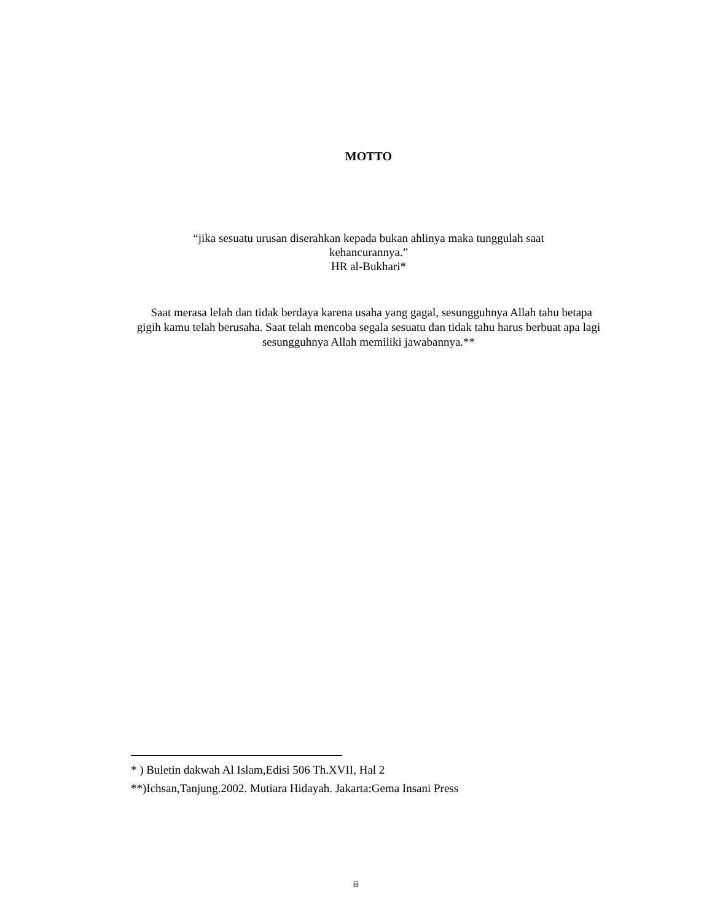MOTTO
“jika sesuatu urusan diserahkan kepada bukan ahlinya maka tunggulah saat
kehancurannya.”
HR al-Bukhari*
Saat merasa lelah dan tidak berdaya karena usaha yang gagal, sesungguhnya Allah tahu betapa gigih kamu telah berusaha. Saat telah mencoba segala sesuatu dan tidak tahu harus berbuat apa lagi sesungguhnya Allah memiliki jawabannya.**
* ) Buletin dakwah Al Islam,Edisi 506 Th.XVII, Hal 2
**)Ichsan,Tanjung.2002. Mutiara Hidayah. Jakarta:Gema Insani Press
iii